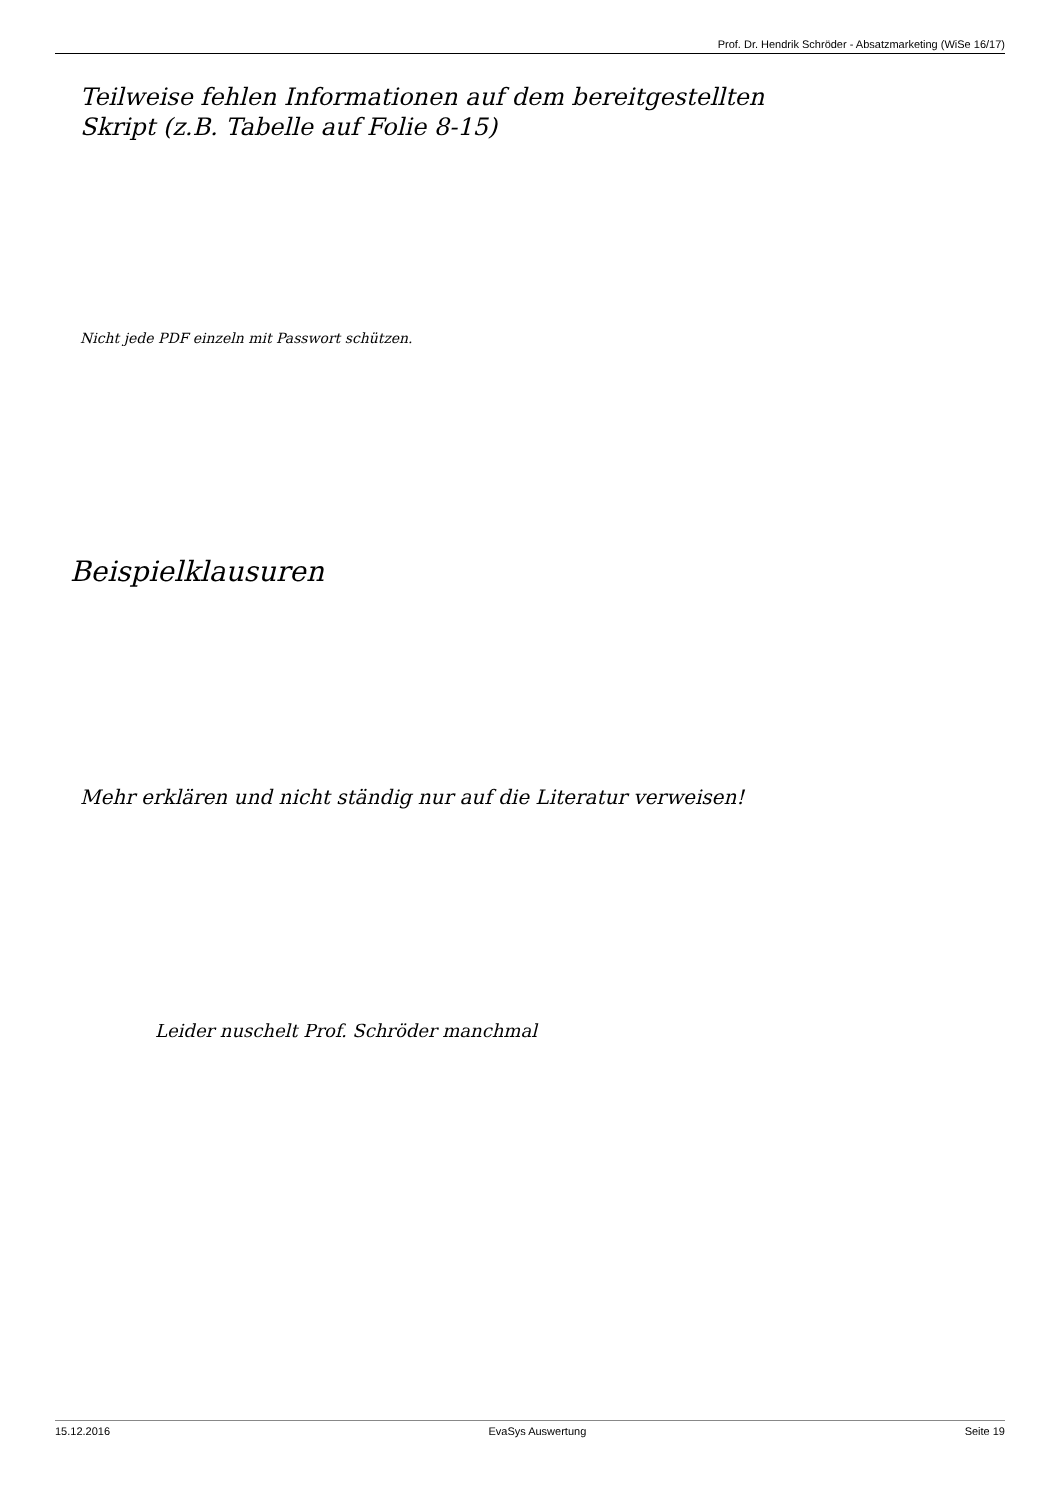Prof. Dr. Hendrik Schröder - Absatzmarketing (WiSe 16/17)
Teilweise fehlen Informationen auf dem bereitgestellten
Skript (z.B. Tabelle auf Folie 8-15)
Nicht jede PDF einzeln mit Passwort schützen.
Beispielklausuren
Mehr erklären und nicht ständig nur auf die Literatur verweisen!
Leider nuschelt Prof. Schröder manchmal
15.12.2016 EvaSys Auswertung Seite 19